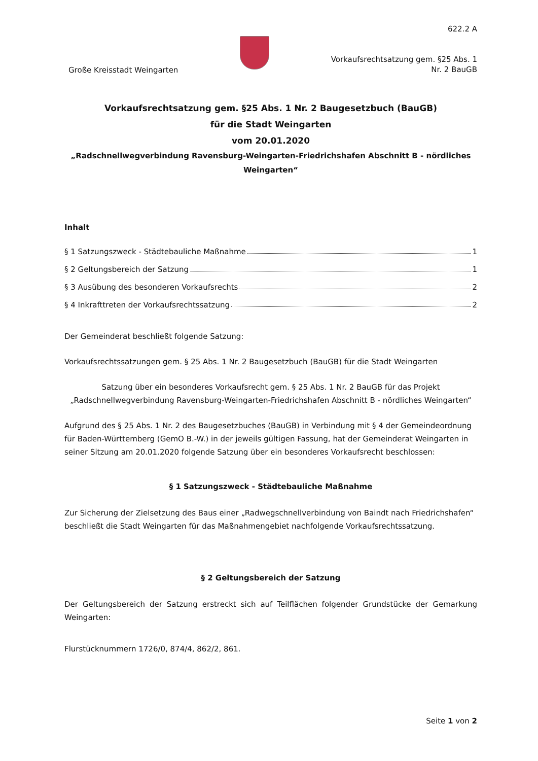Große Kreisstadt Weingarten
622.2 A
Vorkaufsrechtsatzung gem. §25 Abs. 1
Nr. 2 BauGB
Vorkaufsrechtsatzung gem. §25 Abs. 1 Nr. 2 Baugesetzbuch (BauGB)
für die Stadt Weingarten
vom 20.01.2020
„Radschnellwegverbindung Ravensburg-Weingarten-Friedrichshafen Abschnitt B - nördliches Weingarten“
Inhalt
§ 1 Satzungszweck - Städtebauliche Maßnahme 1
§ 2 Geltungsbereich der Satzung 1
§ 3 Ausübung des besonderen Vorkaufsrechts 2
§ 4 Inkrafttreten der Vorkaufsrechtssatzung 2
Der Gemeinderat beschließt folgende Satzung:
Vorkaufsrechtssatzungen gem. § 25 Abs. 1 Nr. 2 Baugesetzbuch (BauGB) für die Stadt Weingarten
Satzung über ein besonderes Vorkaufsrecht gem. § 25 Abs. 1 Nr. 2 BauGB für das Projekt „Radschnellwegverbindung Ravensburg-Weingarten-Friedrichshafen Abschnitt B - nördliches Weingarten“
Aufgrund des § 25 Abs. 1 Nr. 2 des Baugesetzbuches (BauGB) in Verbindung mit § 4 der Gemeindeordnung für Baden-Württemberg (GemO B.-W.) in der jeweils gültigen Fassung, hat der Gemeinderat Weingarten in seiner Sitzung am 20.01.2020 folgende Satzung über ein besonderes Vorkaufsrecht beschlossen:
§ 1 Satzungszweck - Städtebauliche Maßnahme
Zur Sicherung der Zielsetzung des Baus einer „Radwegschnellverbindung von Baindt nach Friedrichshafen“ beschließt die Stadt Weingarten für das Maßnahmengebiet nachfolgende Vorkaufsrechtssatzung.
§ 2 Geltungsbereich der Satzung
Der Geltungsbereich der Satzung erstreckt sich auf Teilflächen folgender Grundstücke der Gemarkung Weingarten:
Flurstücknummern 1726/0, 874/4, 862/2, 861.
Seite 1 von 2